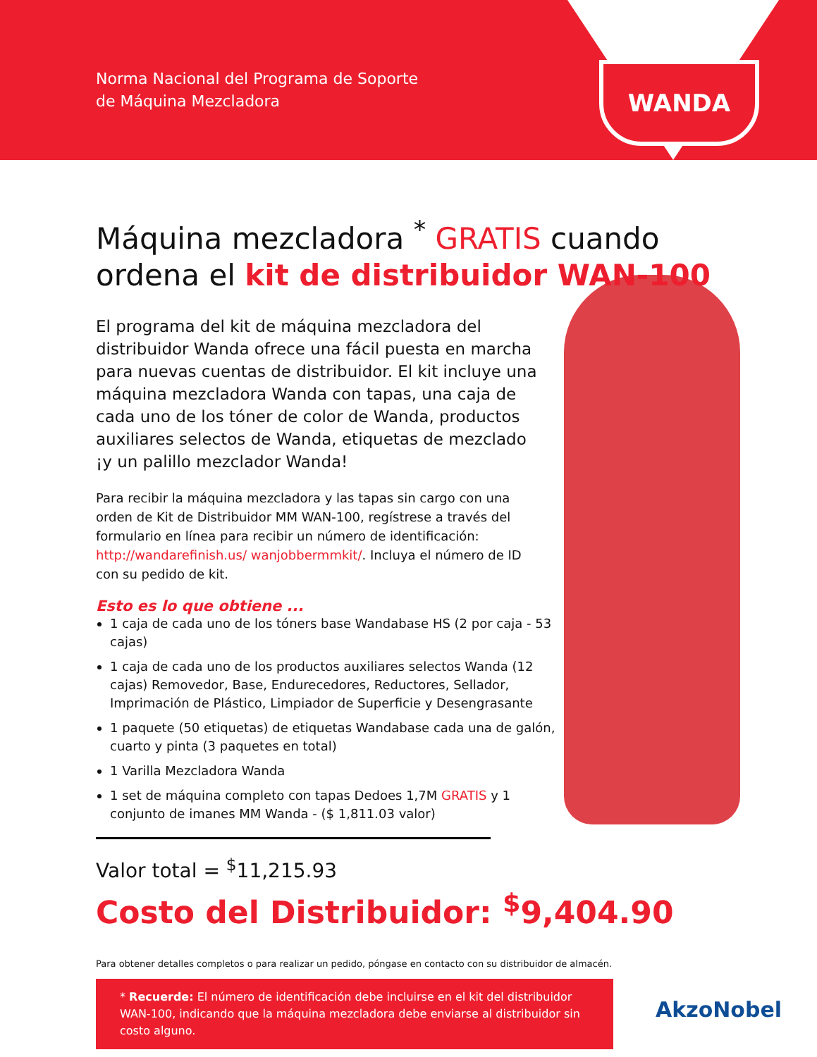Norma Nacional del Programa de Soporte
de Máquina Mezcladora
WANDA
Máquina mezcladora <sup>*</sup> GRATIS cuando ordena el kit de distribuidor WAN-100
El programa del kit de máquina mezcladora del distribuidor Wanda ofrece una fácil puesta en marcha para nuevas cuentas de distribuidor. El kit incluye una máquina mezcladora Wanda con tapas, una caja de cada uno de los tóner de color de Wanda, productos auxiliares selectos de Wanda, etiquetas de mezclado ¡y un palillo mezclador Wanda!
Para recibir la máquina mezcladora y las tapas sin cargo con una orden de Kit de Distribuidor MM WAN-100, regístrese a través del formulario en línea para recibir un número de identificación: http://wandarefinish.us/ wanjobbermmkit/. Incluya el número de ID con su pedido de kit.
Esto es lo que obtiene ...
1 caja de cada uno de los tóners base Wandabase HS (2 por caja - 53 cajas)
1 caja de cada uno de los productos auxiliares selectos Wanda (12 cajas) Removedor, Base, Endurecedores, Reductores, Sellador, Imprimación de Plástico, Limpiador de Superficie y Desengrasante
1 paquete (50 etiquetas) de etiquetas Wandabase cada una de galón, cuarto y pinta (3 paquetes en total)
1 Varilla Mezcladora Wanda
1 set de máquina completo con tapas Dedoes 1,7M GRATIS y 1 conjunto de imanes MM Wanda - ($ 1,811.03 valor)
Valor total = <sup>$</sup>11,215.93
Costo del Distribuidor: <sup>$</sup>9,404.90
Para obtener detalles completos o para realizar un pedido, póngase en contacto con su distribuidor de almacén.
* Recuerde: El número de identificación debe incluirse en el kit del distribuidor WAN-100, indicando que la máquina mezcladora debe enviarse al distribuidor sin costo alguno.
AkzoNobel